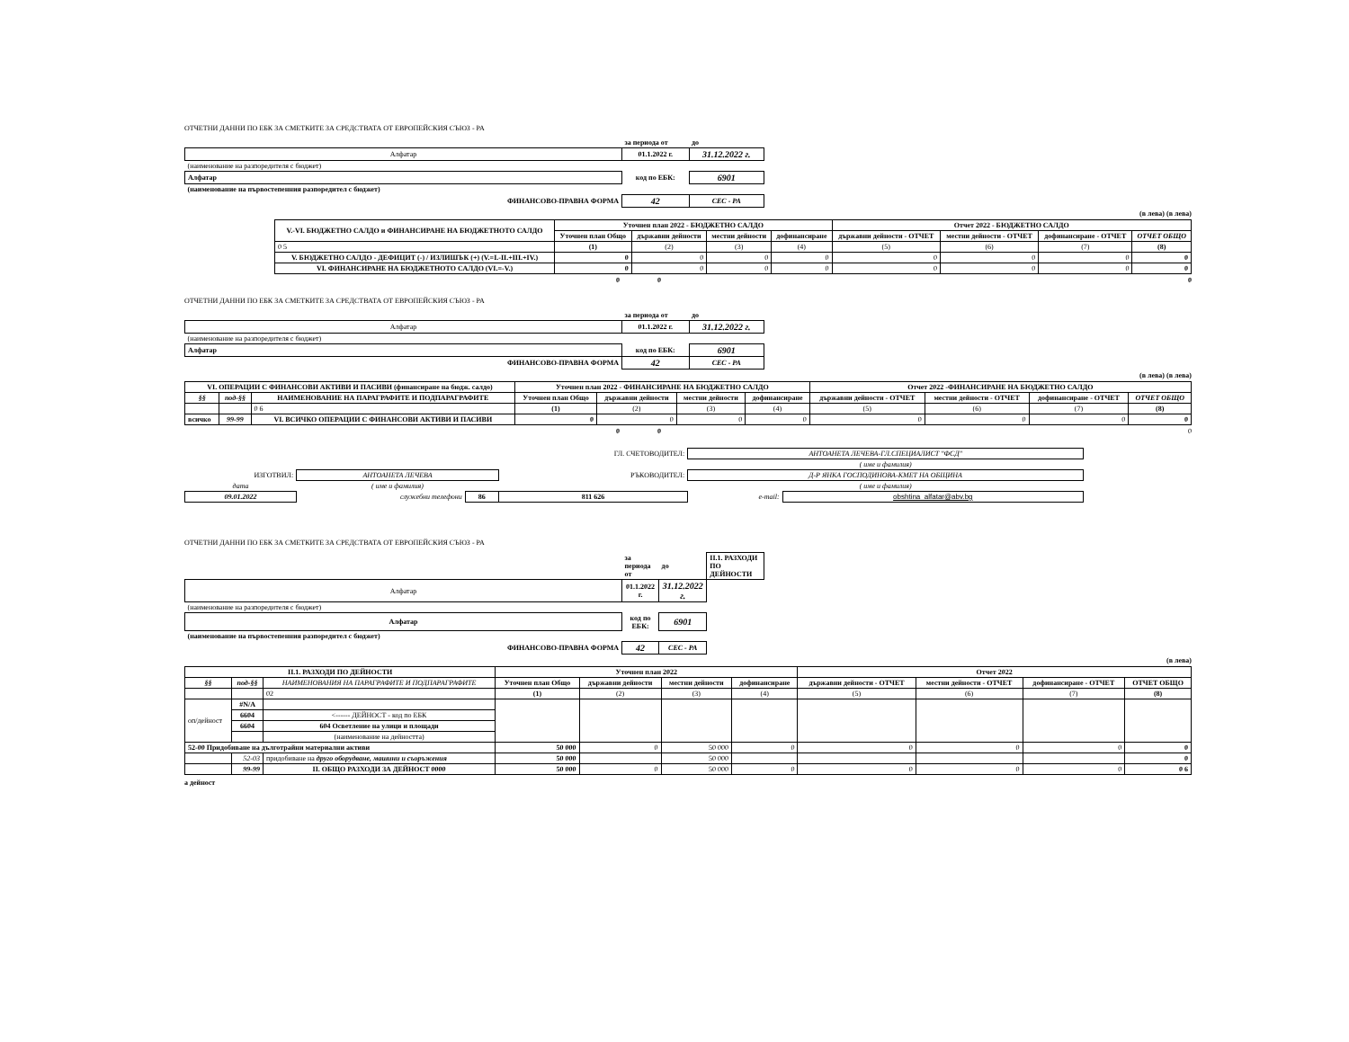ОТЧЕТНИ ДАННИ ПО ЕБК ЗА СМЕТКИТЕ ЗА СРЕДСТВАТА ОТ ЕВРОПЕЙСКИЯ СЪЮЗ - РА
| | за периода от | до |
| Алфатар | 01.1.2022 г. | 31.12.2022 г. |
| (наименование на разпоредителя с бюджет) | | |
| Алфатар | код по ЕБК: | 6901 |
| (наименование на първостепенния разпоредител с бюджет) | | |
| ФИНАНСОВО-ПРАВНА ФОРМА | 42 | СЕС - РА |
(в лева) (в лева)
| V.-VI. БЮДЖЕТНО САЛДО и ФИНАНСИРАНЕ НА БЮДЖЕТНОТО САЛДО | Уточнен план 2022 - БЮДЖЕТНО САЛДО | | | | Отчет 2022 - БЮДЖЕТНО САЛДО | | | |
| --- | --- | --- | --- | --- | --- | --- | --- | --- |
| | Уточнен план Общо | държавни дейности | местни дейности | дофинансиране | държавни дейности - ОТЧЕТ | местни дейности - ОТЧЕТ | дофинансиране - ОТЧЕТ | ОТЧЕТ ОБЩО |
| 0 5 | (1) | (2) | (3) | (4) | (5) | (6) | (7) | (8) |
| V. БЮДЖЕТНО САЛДО - ДЕФИЦИТ (-) / ИЗЛИШЪК (+) (V.=I.-II.+III.+IV.) | 0 | 0 | 0 | 0 | 0 | 0 | 0 | 0 |
| VI. ФИНАНСИРАНЕ НА БЮДЖЕТНОТО САЛДО (VI.=-V.) | 0 | 0 | 0 | 0 | 0 | 0 | 0 | 0 |
0 0 0
ОТЧЕТНИ ДАННИ ПО ЕБК ЗА СМЕТКИТЕ ЗА СРЕДСТВАТА ОТ ЕВРОПЕЙСКИЯ СЪЮЗ - РА
| | за периода от | до |
| Алфатар | 01.1.2022 г. | 31.12.2022 г. |
| (наименование на разпоредителя с бюджет) | | |
| Алфатар | код по ЕБК: | 6901 |
| ФИНАНСОВО-ПРАВНА ФОРМА | 42 | СЕС - РА |
(в лева) (в лева)
| VI. ОПЕРАЦИИ С ФИНАНСОВИ АКТИВИ И ПАСИВИ (финансиране на бюдж. салдо) | | | Уточнен план 2022 - ФИНАНСИРАНЕ НА БЮДЖЕТНО САЛДО | | | | Отчет 2022 -ФИНАНСИРАНЕ НА БЮДЖЕТНО САЛДО | | | |
| --- | --- | --- | --- | --- | --- | --- | --- | --- | --- | --- |
| §§ | под-§§ | НАИМЕНОВАНИЕ НА ПАРАГРАФИТЕ И ПОДПАРАГРАФИТЕ | Уточнен план Общо | държавни дейности | местни дейности | дофинансиране | държавни дейности - ОТЧЕТ | местни дейности - ОТЧЕТ | дофинансиране - ОТЧЕТ | ОТЧЕТ ОБЩО |
| | | 0 6 | (1) | (2) | (3) | (4) | (5) | (6) | (7) | (8) |
| всичко | 99-99 | VI. ВСИЧКО ОПЕРАЦИИ С ФИНАНСОВИ АКТИВИ И ПАСИВИ | 0 | 0 | 0 | 0 | 0 | 0 | 0 | 0 |
0 0 0
| | | | ГЛ. СЧЕТОВОДИТЕЛ: | АНТОАНЕТА ЛЕЧЕВА-ГЛ.СПЕЦИАЛИСТ "ФСД" | |
| | | | | ( име и фамилия) | |
| ИЗГОТВИЛ: | АНТОАНЕТА ЛЕЧЕВА | | РЪКОВОДИТЕЛ: | Д-Р ЯНКА ГОСПОДИНОВА-КМЕТ НА ОБЩИНА | |
| дата | ( име и фамилия) | | | ( име и фамилия) | |
| 09.01.2022 | служебни телефони | 86 | 811 626 | e-mail: | obshtina_alfatar@abv.bg |
ОТЧЕТНИ ДАННИ ПО ЕБК ЗА СМЕТКИТЕ ЗА СРЕДСТВАТА ОТ ЕВРОПЕЙСКИЯ СЪЮЗ - РА
| | за периода от | до | II.1. РАЗХОДИ ПО ДЕЙНОСТИ |
| Алфатар | 01.1.2022 г. | 31.12.2022 г. | |
| (наименование на разпоредителя с бюджет) | | | |
| Алфатар | код по ЕБК: | 6901 | |
| (наименование на първостепенния разпоредител с бюджет) | | | |
| ФИНАНСОВО-ПРАВНА ФОРМА | 42 | СЕС - РА | |
(в лева)
| II.1. РАЗХОДИ ПО ДЕЙНОСТИ | | | Уточнен план 2022 | | | | Отчет 2022 | | | |
| --- | --- | --- | --- | --- | --- | --- | --- | --- | --- | --- |
| §§ | под-§§ | НАИМЕНОВАНИЯ НА ПАРАГРАФИТЕ И ПОДПАРАГРАФИТЕ | Уточнен план Общо | държавни дейности | местни дейности | дофинансиране | държавни дейности - ОТЧЕТ | местни дейности - ОТЧЕТ | дофинансиране - ОТЧЕТ | ОТЧЕТ ОБЩО |
| | | 02 | (1) | (2) | (3) | (4) | (5) | (6) | (7) | (8) |
| оп/дейност | #N/A | | | | | | | | | |
| | 6604 | <------ ДЕЙНОСТ - код по ЕБК | | | | | | | | |
| | 6604 | 604 Осветление на улици и площади | | | | | | | | |
| | | (наименование на дейността) | | | | | | | | |
| 52-00 Придобиване на дълготрайни материални активи | | | 50 000 | 0 | 50 000 | 0 | 0 | 0 | 0 | 0 |
| | 52-03 | придобиване на друго оборудване, машини и съоръжения | 50 000 | | 50 000 | | | | | 0 |
| | 99-99 | II. ОБЩО РАЗХОДИ ЗА ДЕЙНОСТ 0000 | 50 000 | 0 | 50 000 | 0 | 0 | 0 | 0 | 0 6 |
а дейност